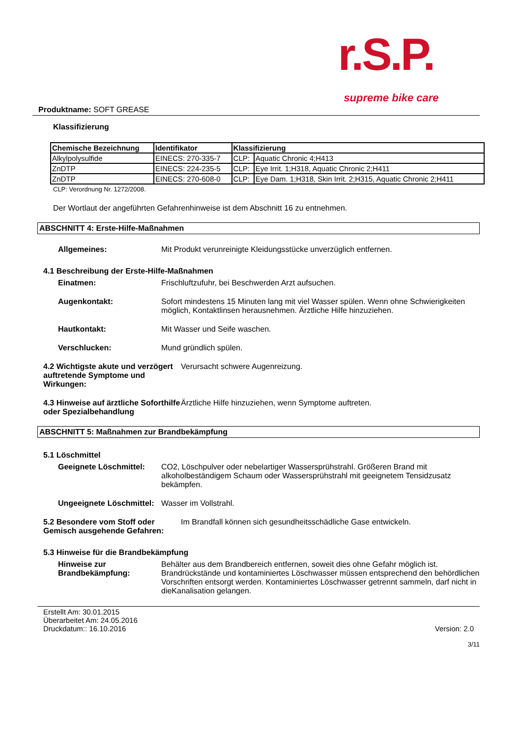r.S.P.
supreme bike care
Produktname: SOFT GREASE
Klassifizierung
| Chemische Bezeichnung | Identifikator | Klassifizierung | |
| --- | --- | --- | --- |
| Alkylpolysulfide | EINECS: 270-335-7 | CLP: | Aquatic Chronic 4;H413 |
| ZnDTP | EINECS: 224-235-5 | CLP: | Eye Irrit. 1;H318, Aquatic Chronic 2;H411 |
| ZnDTP | EINECS: 270-608-0 | CLP: | Eye Dam. 1;H318, Skin Irrit. 2;H315, Aquatic Chronic 2;H411 |
CLP: Verordnung Nr. 1272/2008.
Der Wortlaut der angeführten Gefahrenhinweise ist dem Abschnitt 16 zu entnehmen.
ABSCHNITT 4: Erste-Hilfe-Maßnahmen
Allgemeines: Mit Produkt verunreinigte Kleidungsstücke unverzüglich entfernen.
4.1 Beschreibung der Erste-Hilfe-Maßnahmen
Einatmen: Frischluftzufuhr, bei Beschwerden Arzt aufsuchen.
Augenkontakt: Sofort mindestens 15 Minuten lang mit viel Wasser spülen. Wenn ohne Schwierigkeiten möglich, Kontaktlinsen herausnehmen. Ärztliche Hilfe hinzuziehen.
Hautkontakt: Mit Wasser und Seife waschen.
Verschlucken: Mund gründlich spülen.
4.2 Wichtigste akute und verzögert auftretende Symptome und Wirkungen:
Verursacht schwere Augenreizung.
4.3 Hinweise auf ärztliche Soforthilfe oder Spezialbehandlung
Ärztliche Hilfe hinzuziehen, wenn Symptome auftreten.
ABSCHNITT 5: Maßnahmen zur Brandbekämpfung
5.1 Löschmittel
Geeignete Löschmittel: CO2, Löschpulver oder nebelartiger Wassersprühstrahl. Größeren Brand mit alkoholbeständigem Schaum oder Wassersprühstrahl mit geeignetem Tensidzusatz bekämpfen.
Ungeeignete Löschmittel: Wasser im Vollstrahl.
5.2 Besondere vom Stoff oder Gemisch ausgehende Gefahren:
Im Brandfall können sich gesundheitsschädliche Gase entwickeln.
5.3 Hinweise für die Brandbekämpfung
Hinweise zur Brandbekämpfung:
Behälter aus dem Brandbereich entfernen, soweit dies ohne Gefahr möglich ist. Brandrückstände und kontaminiertes Löschwasser müssen entsprechend den behördlichen Vorschriften entsorgt werden. Kontaminiertes Löschwasser getrennt sammeln, darf nicht in dieKanalisation gelangen.
Erstellt Am: 30.01.2015
Überarbeitet Am: 24.05.2016
Druckdatum:: 16.10.2016
Version: 2.0
3/11